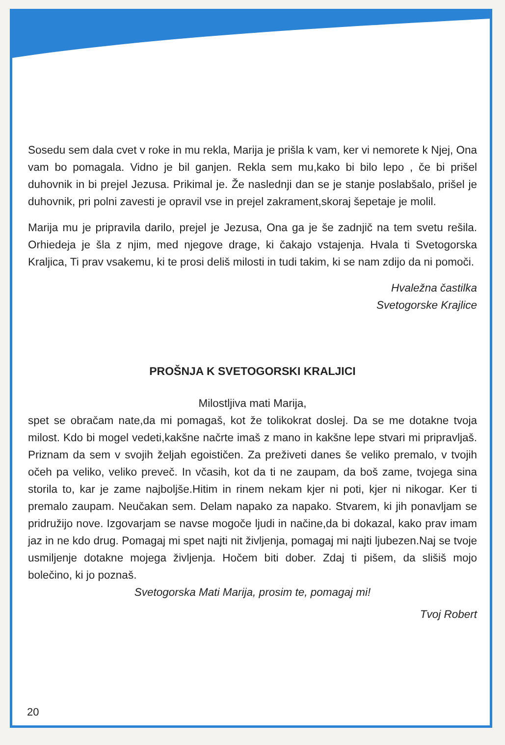Sosedu sem dala cvet v roke in mu rekla, Marija je prišla k vam, ker vi nemorete k Njej, Ona vam bo pomagala. Vidno je bil ganjen. Rekla sem mu,kako bi bilo lepo , če bi prišel duhovnik in bi prejel Jezusa. Prikimal je. Že naslednji dan se je stanje poslabšalo, prišel je duhovnik, pri polni zavesti je opravil vse in prejel zakrament,skoraj šepetaje je molil.
Marija mu je pripravila darilo, prejel je Jezusa, Ona ga je še zadnjič na tem svetu rešila. Orhiedeja je šla z njim, med njegove drage, ki čakajo vstajenja. Hvala ti Svetogorska Kraljica, Ti prav vsakemu, ki te prosi deliš milosti in tudi takim, ki se nam zdijo da ni pomoči.
Hvaležna častilka
Svetogorske Krajlice
PROŠNJA K SVETOGORSKI KRALJICI
Milostljiva mati Marija,
spet se obračam nate,da mi pomagaš, kot že tolikokrat doslej. Da se me dotakne tvoja milost. Kdo bi mogel vedeti,kakšne načrte imaš z mano in kakšne lepe stvari mi pripravljaš. Priznam da sem v svojih željah egoističen. Za preživeti danes še veliko premalo, v tvojih očeh pa veliko, veliko preveč. In včasih, kot da ti ne zaupam, da boš zame, tvojega sina storila to, kar je zame najboljše.Hitim in rinem nekam kjer ni poti, kjer ni nikogar. Ker ti premalo zaupam. Neučakan sem. Delam napako za napako. Stvarem, ki jih ponavljam se pridružijo nove. Izgovarjam se navse mogoče ljudi in načine,da bi dokazal, kako prav imam jaz in ne kdo drug. Pomagaj mi spet najti nit življenja, pomagaj mi najti ljubezen.Naj se tvoje usmiljenje dotakne mojega življenja. Hočem biti dober. Zdaj ti pišem, da slišiš mojo bolečino, ki jo poznaš.
Svetogorska Mati Marija, prosim te, pomagaj mi!
Tvoj Robert
20